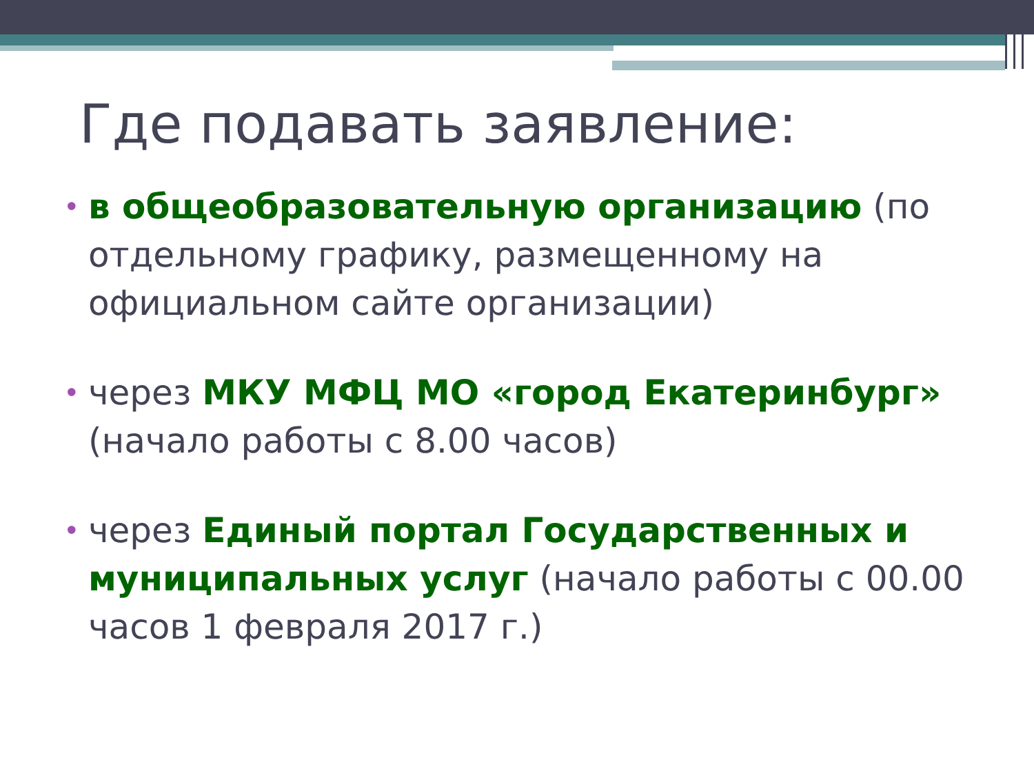Где подавать заявление:
• в общеобразовательную организацию (по отдельному графику, размещенному на официальном сайте организации)
• через МКУ МФЦ МО «город Екатеринбург» (начало работы с 8.00 часов)
• через Единый портал Государственных и муниципальных услуг (начало работы с 00.00 часов 1 февраля 2017 г.)